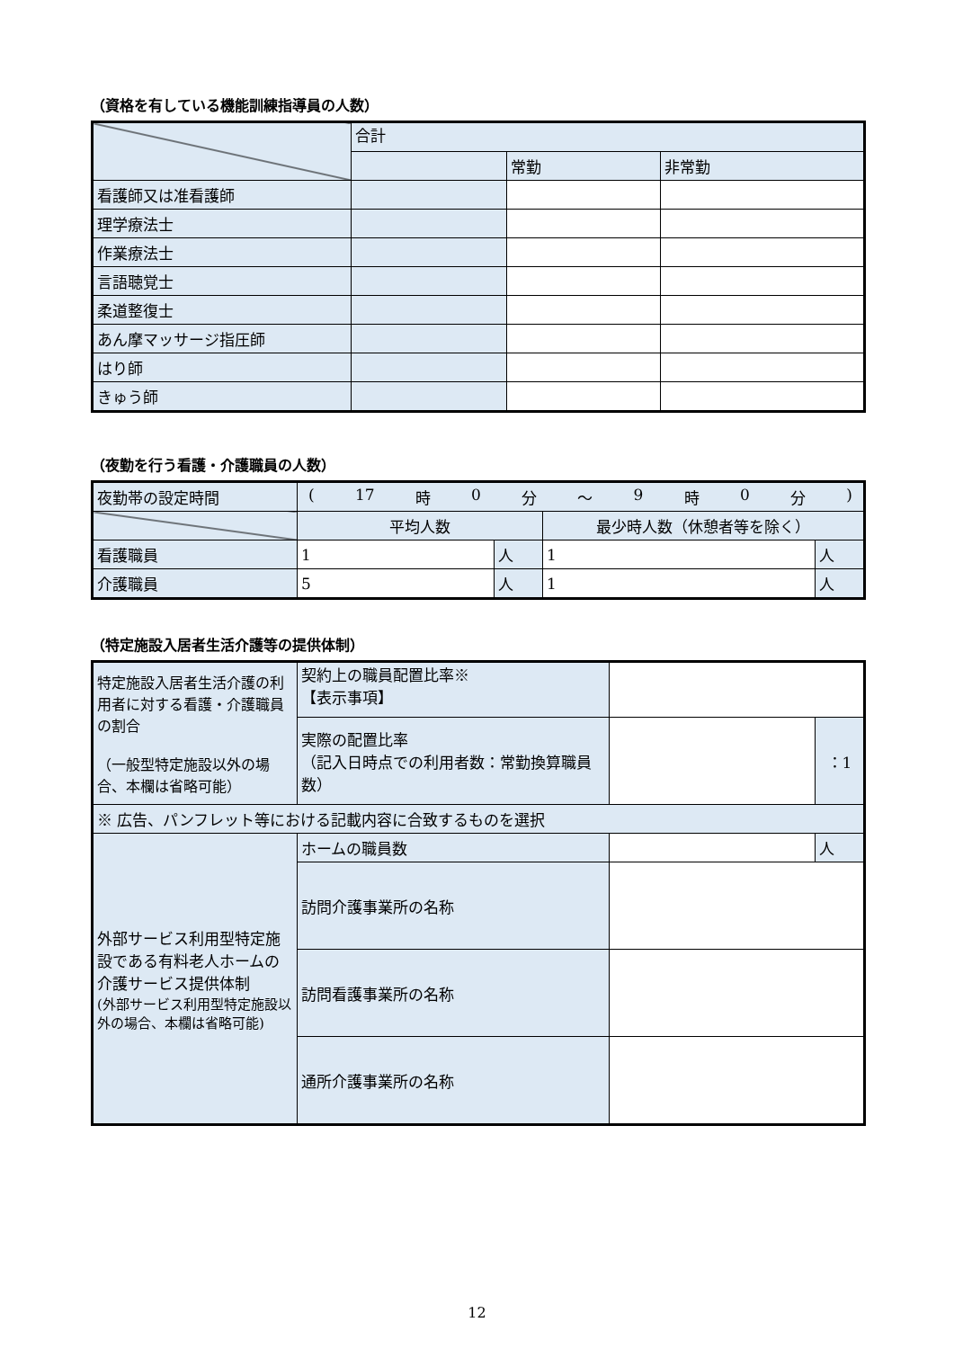（資格を有している機能訓練指導員の人数）
| | 合計 | | |
| | | 常勤 | 非常勤 |
| 看護師又は准看護師 | | | |
| 理学療法士 | | | |
| 作業療法士 | | | |
| 言語聴覚士 | | | |
| 柔道整復士 | | | |
| あん摩マッサージ指圧師 | | | |
| はり師 | | | |
| きゅう師 | | | |
（夜勤を行う看護・介護職員の人数）
| 夜勤帯の設定時間 | ( 17 時 0 分 ～ 9 時 0 分 ) | | | |
| | 平均人数 | | 最少時人数（休憩者等を除く） | |
| 看護職員 | 1 | 人 | 1 | 人 |
| 介護職員 | 5 | 人 | 1 | 人 |
（特定施設入居者生活介護等の提供体制）
| 特定施設入居者生活介護の利用者に対する看護・介護職員の割合 （一般型特定施設以外の場合、本欄は省略可能） | 契約上の職員配置比率※ 【表示事項】 | | | |
| | 実際の配置比率 （記入日時点での利用者数：常勤換算職員数） | | | ：1 |
| ※ 広告、パンフレット等における記載内容に合致するものを選択 | | | | |
| 外部サービス利用型特定施設である有料老人ホームの介護サービス提供体制 (外部サービス利用型特定施設以外の場合、本欄は省略可能) | ホームの職員数 | | | 人 |
| | 訪問介護事業所の名称 | | | |
| | 訪問看護事業所の名称 | | | |
| | 通所介護事業所の名称 | | | |
12